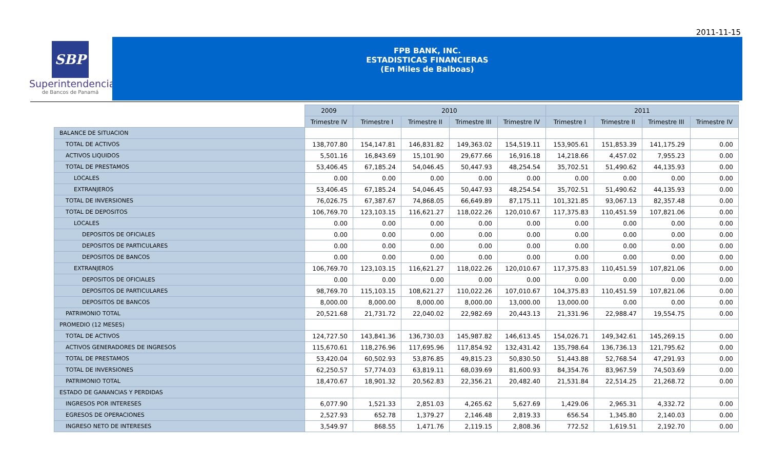2011-11-15
SBP
Superintendencia
de Bancos de Panamá
FPB BANK, INC.
ESTADISTICAS FINANCIERAS
(En Miles de Balboas)
| | 2009 | 2010 | | | | 2011 | | | |
| --- | --- | --- | --- | --- | --- | --- | --- | --- | --- |
| | Trimestre IV | Trimestre I | Trimestre II | Trimestre III | Trimestre IV | Trimestre I | Trimestre II | Trimestre III | Trimestre IV |
| BALANCE DE SITUACION | | | | | | | | | |
| TOTAL DE ACTIVOS | 138,707.80 | 154,147.81 | 146,831.82 | 149,363.02 | 154,519.11 | 153,905.61 | 151,853.39 | 141,175.29 | 0.00 |
| ACTIVOS LIQUIDOS | 5,501.16 | 16,843.69 | 15,101.90 | 29,677.66 | 16,916.18 | 14,218.66 | 4,457.02 | 7,955.23 | 0.00 |
| TOTAL DE PRESTAMOS | 53,406.45 | 67,185.24 | 54,046.45 | 50,447.93 | 48,254.54 | 35,702.51 | 51,490.62 | 44,135.93 | 0.00 |
| LOCALES | 0.00 | 0.00 | 0.00 | 0.00 | 0.00 | 0.00 | 0.00 | 0.00 | 0.00 |
| EXTRANJEROS | 53,406.45 | 67,185.24 | 54,046.45 | 50,447.93 | 48,254.54 | 35,702.51 | 51,490.62 | 44,135.93 | 0.00 |
| TOTAL DE INVERSIONES | 76,026.75 | 67,387.67 | 74,868.05 | 66,649.89 | 87,175.11 | 101,321.85 | 93,067.13 | 82,357.48 | 0.00 |
| TOTAL DE DEPOSITOS | 106,769.70 | 123,103.15 | 116,621.27 | 118,022.26 | 120,010.67 | 117,375.83 | 110,451.59 | 107,821.06 | 0.00 |
| LOCALES | 0.00 | 0.00 | 0.00 | 0.00 | 0.00 | 0.00 | 0.00 | 0.00 | 0.00 |
| DEPOSITOS DE OFICIALES | 0.00 | 0.00 | 0.00 | 0.00 | 0.00 | 0.00 | 0.00 | 0.00 | 0.00 |
| DEPOSITOS DE PARTICULARES | 0.00 | 0.00 | 0.00 | 0.00 | 0.00 | 0.00 | 0.00 | 0.00 | 0.00 |
| DEPOSITOS DE BANCOS | 0.00 | 0.00 | 0.00 | 0.00 | 0.00 | 0.00 | 0.00 | 0.00 | 0.00 |
| EXTRANJEROS | 106,769.70 | 123,103.15 | 116,621.27 | 118,022.26 | 120,010.67 | 117,375.83 | 110,451.59 | 107,821.06 | 0.00 |
| DEPOSITOS DE OFICIALES | 0.00 | 0.00 | 0.00 | 0.00 | 0.00 | 0.00 | 0.00 | 0.00 | 0.00 |
| DEPOSITOS DE PARTICULARES | 98,769.70 | 115,103.15 | 108,621.27 | 110,022.26 | 107,010.67 | 104,375.83 | 110,451.59 | 107,821.06 | 0.00 |
| DEPOSITOS DE BANCOS | 8,000.00 | 8,000.00 | 8,000.00 | 8,000.00 | 13,000.00 | 13,000.00 | 0.00 | 0.00 | 0.00 |
| PATRIMONIO TOTAL | 20,521.68 | 21,731.72 | 22,040.02 | 22,982.69 | 20,443.13 | 21,331.96 | 22,988.47 | 19,554.75 | 0.00 |
| PROMEDIO (12 MESES) | | | | | | | | | |
| TOTAL DE ACTIVOS | 124,727.50 | 143,841.36 | 136,730.03 | 145,987.82 | 146,613.45 | 154,026.71 | 149,342.61 | 145,269.15 | 0.00 |
| ACTIVOS GENERADORES DE INGRESOS | 115,670.61 | 118,276.96 | 117,695.96 | 117,854.92 | 132,431.42 | 135,798.64 | 136,736.13 | 121,795.62 | 0.00 |
| TOTAL DE PRESTAMOS | 53,420.04 | 60,502.93 | 53,876.85 | 49,815.23 | 50,830.50 | 51,443.88 | 52,768.54 | 47,291.93 | 0.00 |
| TOTAL DE INVERSIONES | 62,250.57 | 57,774.03 | 63,819.11 | 68,039.69 | 81,600.93 | 84,354.76 | 83,967.59 | 74,503.69 | 0.00 |
| PATRIMONIO TOTAL | 18,470.67 | 18,901.32 | 20,562.83 | 22,356.21 | 20,482.40 | 21,531.84 | 22,514.25 | 21,268.72 | 0.00 |
| ESTADO DE GANANCIAS Y PERDIDAS | | | | | | | | | |
| INGRESOS POR INTERESES | 6,077.90 | 1,521.33 | 2,851.03 | 4,265.62 | 5,627.69 | 1,429.06 | 2,965.31 | 4,332.72 | 0.00 |
| EGRESOS DE OPERACIONES | 2,527.93 | 652.78 | 1,379.27 | 2,146.48 | 2,819.33 | 656.54 | 1,345.80 | 2,140.03 | 0.00 |
| INGRESO NETO DE INTERESES | 3,549.97 | 868.55 | 1,471.76 | 2,119.15 | 2,808.36 | 772.52 | 1,619.51 | 2,192.70 | 0.00 |